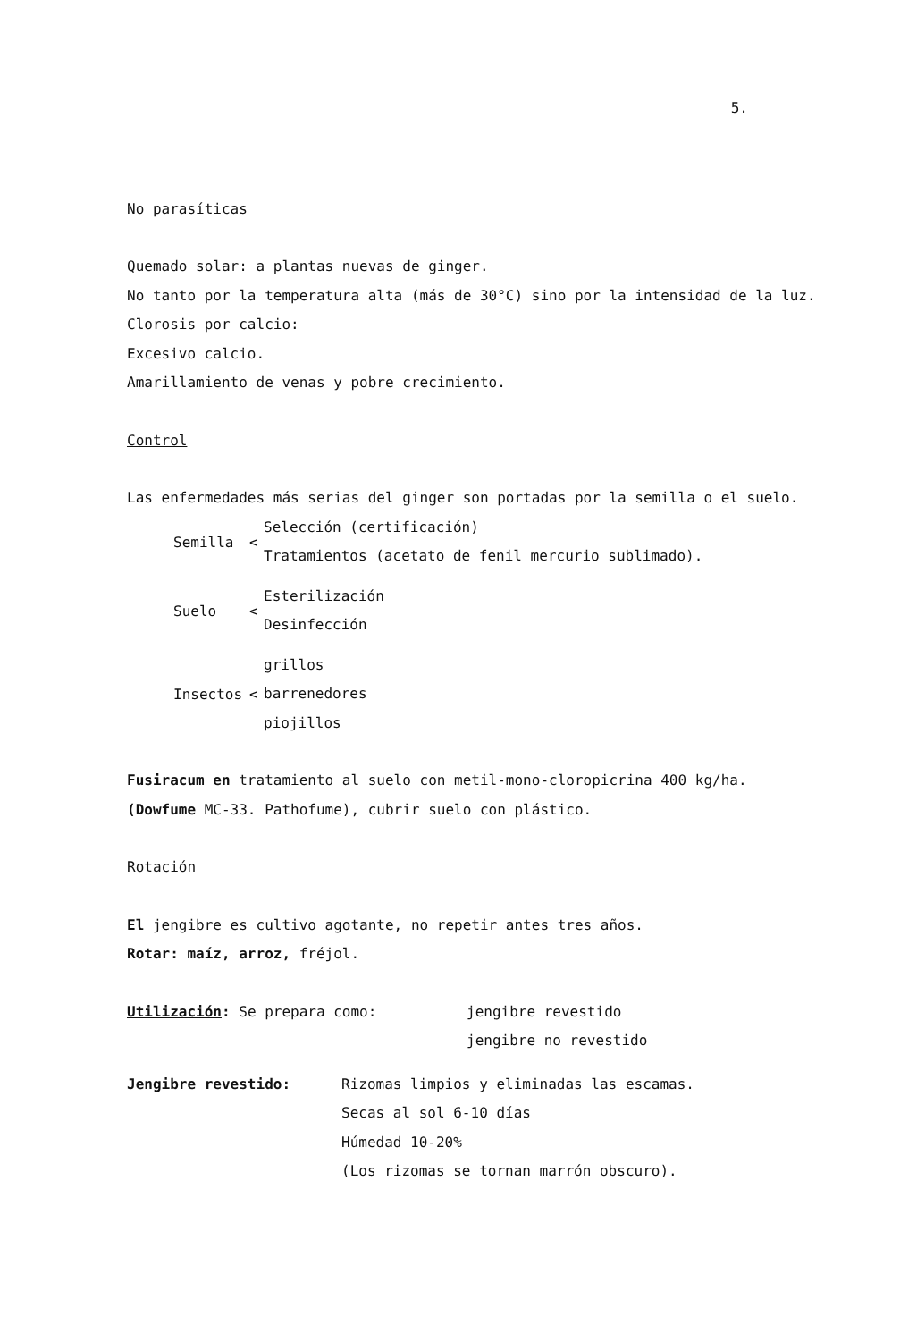5.
No parasíticas
Quemado solar: a plantas nuevas de ginger.
No tanto por la temperatura alta (más de 30°C) sino por la intensidad de la luz.
Clorosis por calcio:
Excesivo calcio.
Amarillamiento de venas y pobre crecimiento.
Control
Las enfermedades más serias del ginger son portadas por la semilla o el suelo.
Semilla <
Selección (certificación)
Tratamientos (acetato de fenil mercurio sublimado).
Suelo <
Esterilización
Desinfección
Insectos <
grillos
barrenedores
piojillos
Fusiracum en tratamiento al suelo con metil-mono-cloropicrina 400 kg/ha. (Dowfume MC-33. Pathofume), cubrir suelo con plástico.
Rotación
El jengibre es cultivo agotante, no repetir antes tres años.
Rotar: maíz, arroz, fréjol.
Utilización: Se prepara como: jengibre revestido
jengibre no revestido
Jengibre revestido: Rizomas limpios y eliminadas las escamas.
Secas al sol 6-10 días
Húmedad 10-20%
(Los rizomas se tornan marrón obscuro).